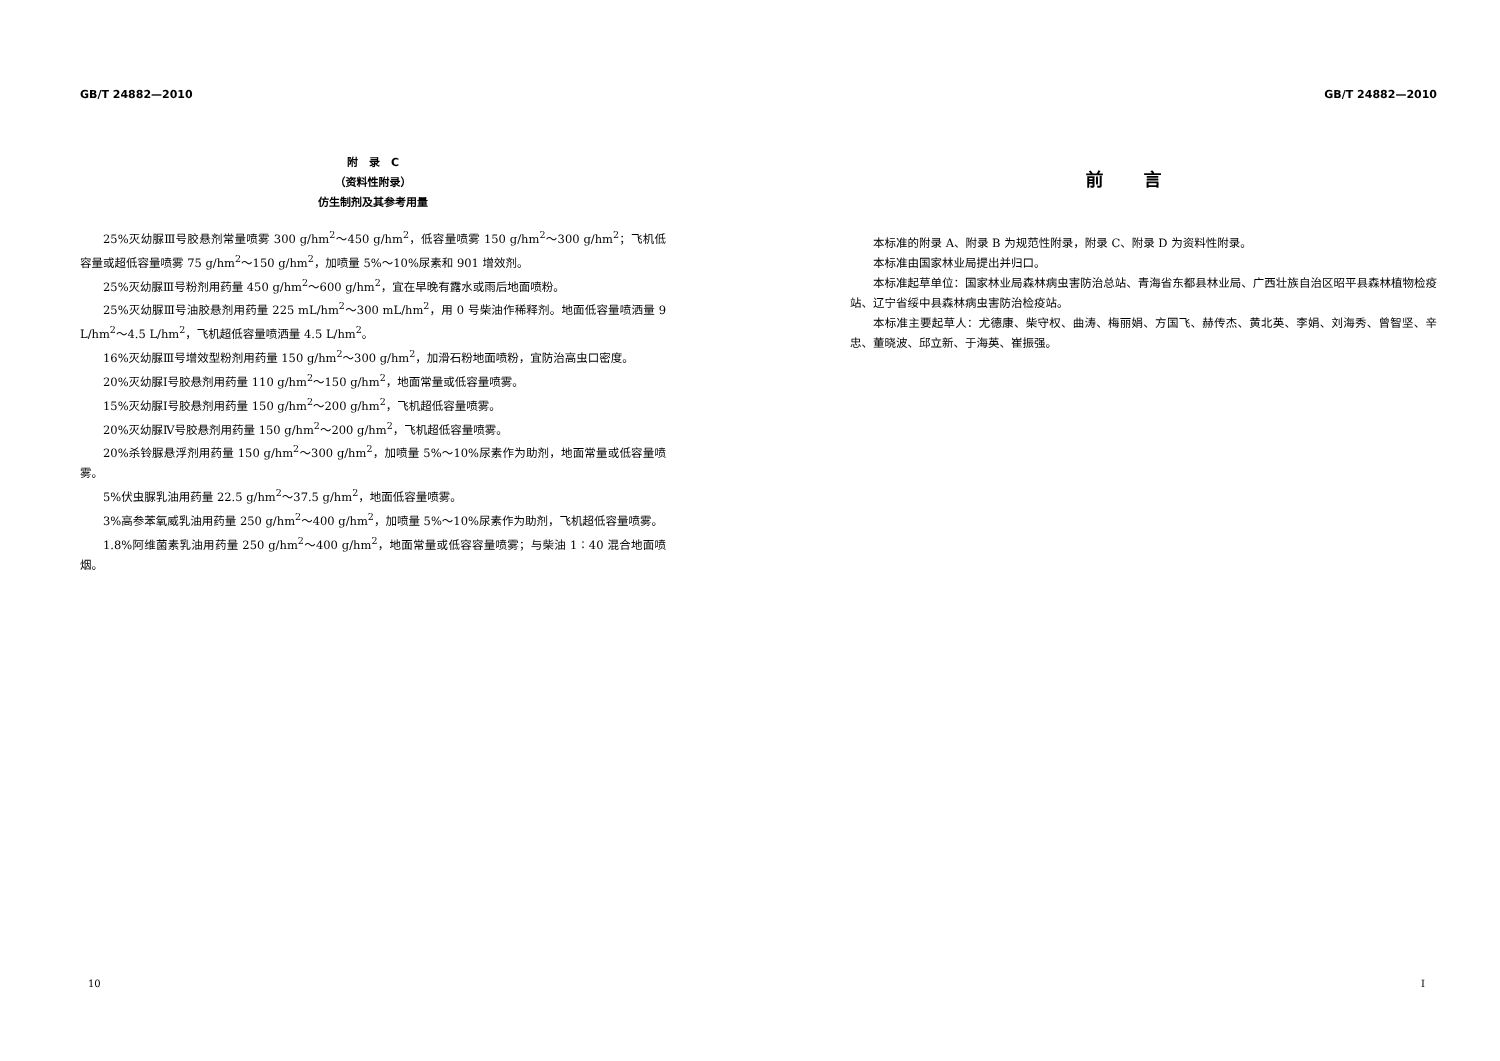GB/T 24882—2010
附　录　C
（资料性附录）
仿生制剂及其参考用量
25%灭幼脲Ⅲ号胶悬剂常量喷雾 300 g/hm<sup>2</sup>～450 g/hm<sup>2</sup>，低容量喷雾 150 g/hm<sup>2</sup>～300 g/hm<sup>2</sup>；飞机低容量或超低容量喷雾 75 g/hm<sup>2</sup>～150 g/hm<sup>2</sup>，加喷量 5%～10%尿素和 901 增效剂。
25%灭幼脲Ⅲ号粉剂用药量 450 g/hm<sup>2</sup>～600 g/hm<sup>2</sup>，宜在早晚有露水或雨后地面喷粉。
25%灭幼脲Ⅲ号油胶悬剂用药量 225 mL/hm<sup>2</sup>～300 mL/hm<sup>2</sup>，用 0 号柴油作稀释剂。地面低容量喷洒量 9 L/hm<sup>2</sup>～4.5 L/hm<sup>2</sup>，飞机超低容量喷洒量 4.5 L/hm<sup>2</sup>。
16%灭幼脲Ⅲ号增效型粉剂用药量 150 g/hm<sup>2</sup>～300 g/hm<sup>2</sup>，加滑石粉地面喷粉，宜防治高虫口密度。
20%灭幼脲Ⅰ号胶悬剂用药量 110 g/hm<sup>2</sup>～150 g/hm<sup>2</sup>，地面常量或低容量喷雾。
15%灭幼脲Ⅰ号胶悬剂用药量 150 g/hm<sup>2</sup>～200 g/hm<sup>2</sup>，飞机超低容量喷雾。
20%灭幼脲Ⅳ号胶悬剂用药量 150 g/hm<sup>2</sup>～200 g/hm<sup>2</sup>，飞机超低容量喷雾。
20%杀铃脲悬浮剂用药量 150 g/hm<sup>2</sup>～300 g/hm<sup>2</sup>，加喷量 5%～10%尿素作为助剂，地面常量或低容量喷雾。
5%伏虫脲乳油用药量 22.5 g/hm<sup>2</sup>～37.5 g/hm<sup>2</sup>，地面低容量喷雾。
3%高参苯氧威乳油用药量 250 g/hm<sup>2</sup>～400 g/hm<sup>2</sup>，加喷量 5%～10%尿素作为助剂，飞机超低容量喷雾。
1.8%阿维菌素乳油用药量 250 g/hm<sup>2</sup>～400 g/hm<sup>2</sup>，地面常量或低容容量喷雾；与柴油 1∶40 混合地面喷烟。
10
GB/T 24882—2010
前言
本标准的附录 A、附录 B 为规范性附录，附录 C、附录 D 为资料性附录。
本标准由国家林业局提出并归口。
本标准起草单位：国家林业局森林病虫害防治总站、青海省东都县林业局、广西壮族自治区昭平县森林植物检疫站、辽宁省绥中县森林病虫害防治检疫站。
本标准主要起草人：尤德康、柴守权、曲涛、梅丽娟、方国飞、赫传杰、黄北英、李娟、刘海秀、曾智坚、辛忠、董晓波、邱立新、于海英、崔振强。
Ⅰ